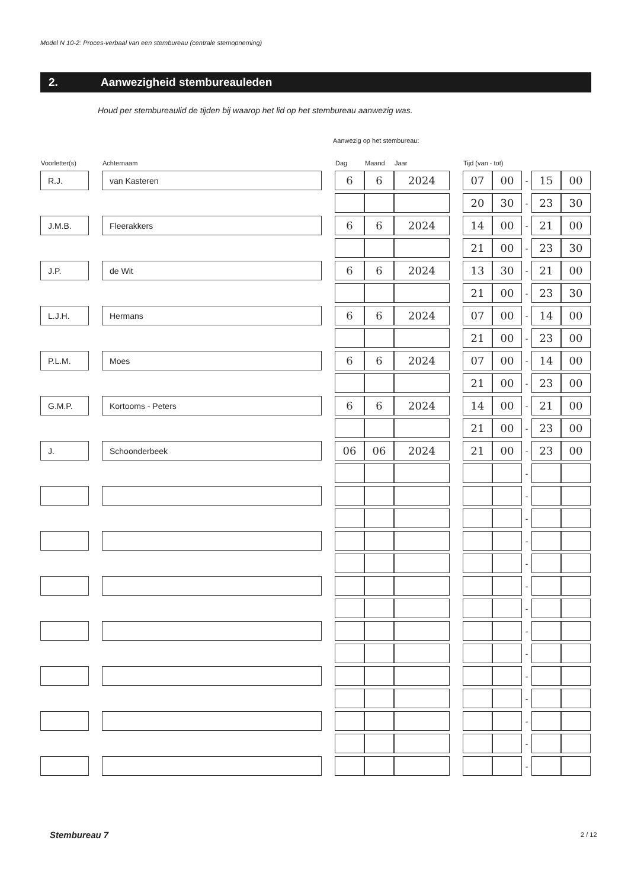Model N 10-2: Proces-verbaal van een stembureau (centrale stemopneming)
2. Aanwezigheid stembureauleden
Houd per stembureaulid de tijden bij waarop het lid op het stembureau aanwezig was.
Aanwezig op het stembureau:
| Voorletter(s) | | Achternaam | | Dag | Maand | Jaar | | Tijd (van - tot) | | | | |
| --- | --- | --- | --- | --- | --- | --- | --- | --- | --- | --- | --- | --- |
| R.J. | | van Kasteren | | 6 | 6 | 2024 | | 07 | 00 | - | 15 | 00 |
| | | | | | | | | 20 | 30 | - | 23 | 30 |
| J.M.B. | | Fleerakkers | | 6 | 6 | 2024 | | 14 | 00 | - | 21 | 00 |
| | | | | | | | | 21 | 00 | - | 23 | 30 |
| J.P. | | de Wit | | 6 | 6 | 2024 | | 13 | 30 | - | 21 | 00 |
| | | | | | | | | 21 | 00 | - | 23 | 30 |
| L.J.H. | | Hermans | | 6 | 6 | 2024 | | 07 | 00 | - | 14 | 00 |
| | | | | | | | | 21 | 00 | - | 23 | 00 |
| P.L.M. | | Moes | | 6 | 6 | 2024 | | 07 | 00 | - | 14 | 00 |
| | | | | | | | | 21 | 00 | - | 23 | 00 |
| G.M.P. | | Kortooms - Peters | | 6 | 6 | 2024 | | 14 | 00 | - | 21 | 00 |
| | | | | | | | | 21 | 00 | - | 23 | 00 |
| J. | | Schoonderbeek | | 06 | 06 | 2024 | | 21 | 00 | - | 23 | 00 |
| | | | | | | | | | | - | | |
| | | | | | | | | | | - | | |
| | | | | | | | | | | - | | |
| | | | | | | | | | | - | | |
| | | | | | | | | | | - | | |
| | | | | | | | | | | - | | |
| | | | | | | | | | | - | | |
| | | | | | | | | | | - | | |
| | | | | | | | | | | - | | |
| | | | | | | | | | | - | | |
| | | | | | | | | | | - | | |
| | | | | | | | | | | - | | |
| | | | | | | | | | | - | | |
| | | | | | | | | | | - | | |
Stembureau 7 2 / 12